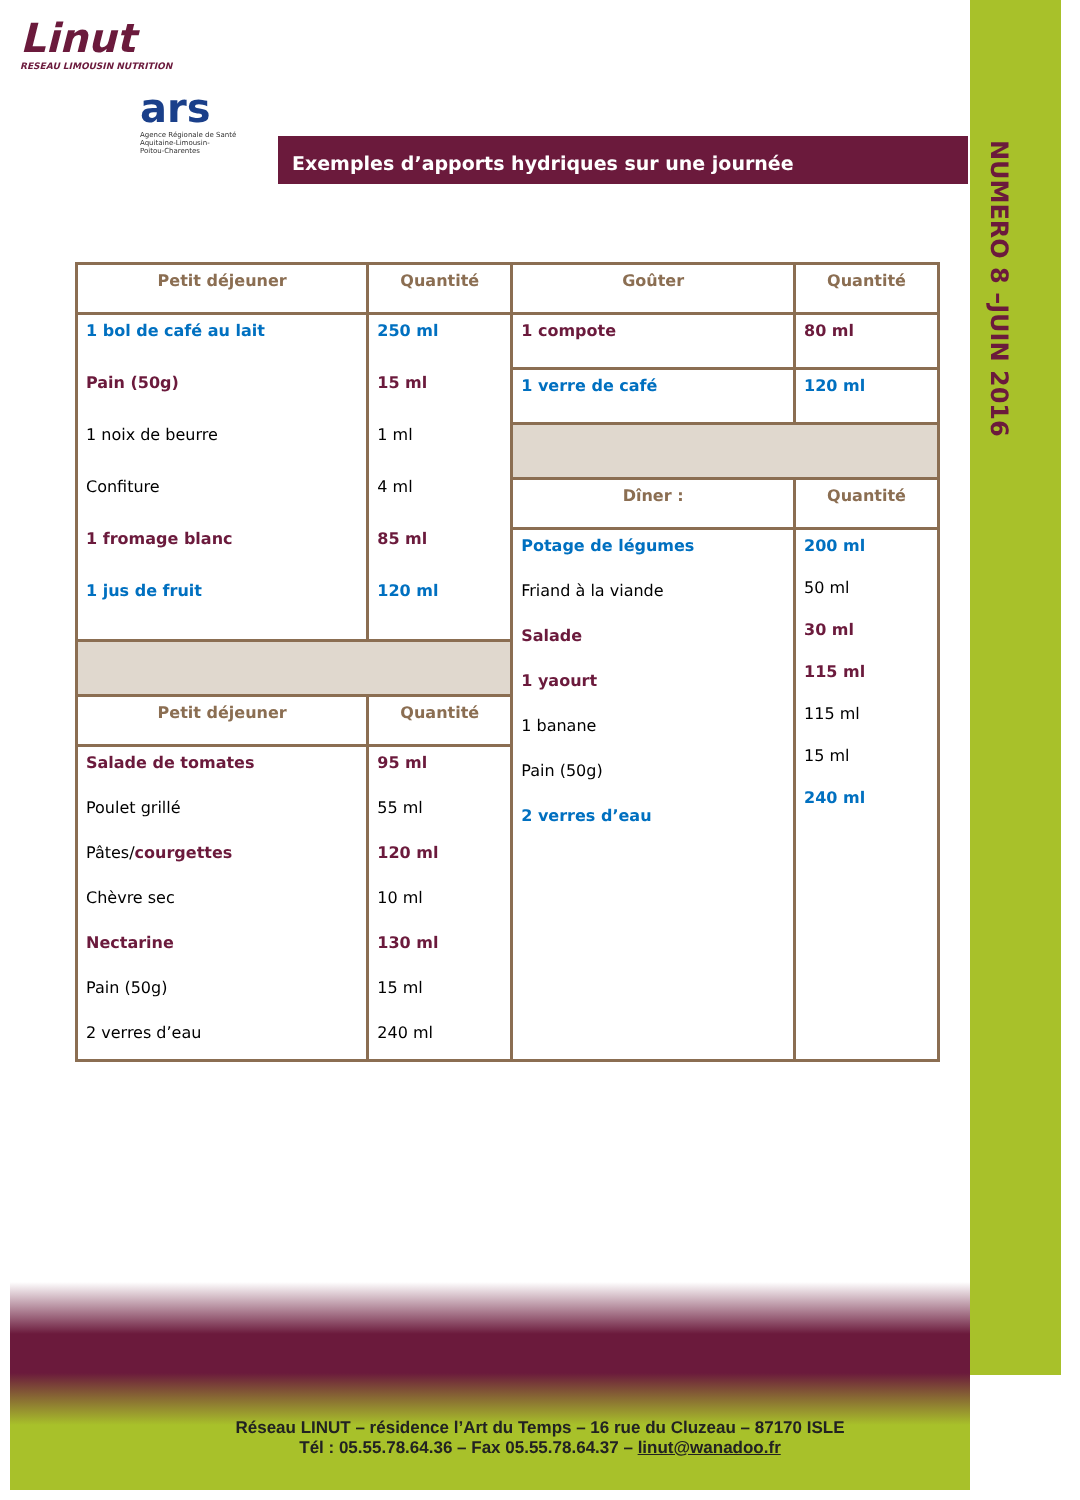NUMERO 8 –JUIN 2016
Linut
RESEAU LIMOUSIN NUTRITION
ars
Agence Régionale de Santé
Aquitaine-Limousin-
Poitou-Charentes
Exemples d’apports hydriques sur une journée
| Petit déjeuner | Quantité | Goûter | Quantité |
| --- | --- | --- | --- |
| 1 bol de café au lait Pain (50g) 1 noix de beurre Confiture 1 fromage blanc 1 jus de fruit | 250 ml 15 ml 1 ml 4 ml 85 ml 120 ml | 1 compote | 80 ml |
| | | 1 verre de café | 120 ml |
| | | Dîner : | Quantité |
| | | Potage de légumes Friand à la viande Salade 1 yaourt 1 banane Pain (50g) 2 verres d’eau | 200 ml 50 ml 30 ml 115 ml 115 ml 15 ml 240 ml |
| Petit déjeuner | Quantité | | |
| Salade de tomates Poulet grillé Pâtes/ courgettes Chèvre sec Nectarine Pain (50g) 2 verres d’eau | 95 ml 55 ml 120 ml 10 ml 130 ml 15 ml 240 ml | | |
Réseau LINUT – résidence l’Art du Temps – 16 rue du Cluzeau – 87170 ISLE
Tél : 05.55.78.64.36 – Fax 05.55.78.64.37 – linut@wanadoo.fr